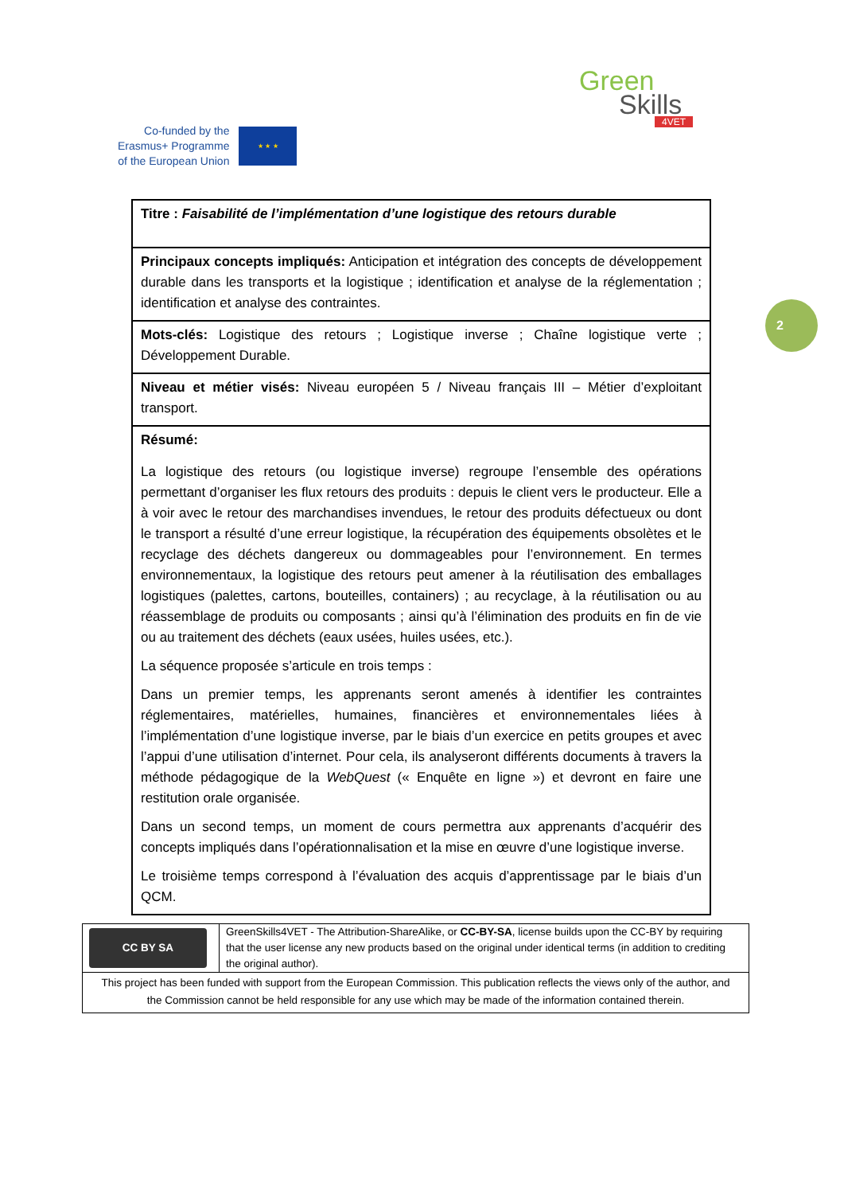Co-funded by the
Erasmus+ Programme
of the European Union
★ ★ ★
Green
Skills
4VET
2
| Titre : Faisabilité de l’implémentation d’une logistique des retours durable |
| Principaux concepts impliqués: Anticipation et intégration des concepts de développement durable dans les transports et la logistique ; identification et analyse de la réglementation ; identification et analyse des contraintes. |
| Mots-clés: Logistique des retours ; Logistique inverse ; Chaîne logistique verte ; Développement Durable. |
| Niveau et métier visés: Niveau européen 5 / Niveau français III – Métier d’exploitant transport. |
| Résumé: La logistique des retours (ou logistique inverse) regroupe l’ensemble des opérations permettant d’organiser les flux retours des produits : depuis le client vers le producteur. Elle a à voir avec le retour des marchandises invendues, le retour des produits défectueux ou dont le transport a résulté d’une erreur logistique, la récupération des équipements obsolètes et le recyclage des déchets dangereux ou dommageables pour l’environnement. En termes environnementaux, la logistique des retours peut amener à la réutilisation des emballages logistiques (palettes, cartons, bouteilles, containers) ; au recyclage, à la réutilisation ou au réassemblage de produits ou composants ; ainsi qu’à l’élimination des produits en fin de vie ou au traitement des déchets (eaux usées, huiles usées, etc.). La séquence proposée s’articule en trois temps : Dans un premier temps, les apprenants seront amenés à identifier les contraintes réglementaires, matérielles, humaines, financières et environnementales liées à l’implémentation d’une logistique inverse, par le biais d’un exercice en petits groupes et avec l’appui d’une utilisation d’internet. Pour cela, ils analyseront différents documents à travers la méthode pédagogique de la WebQuest (« Enquête en ligne ») et devront en faire une restitution orale organisée. Dans un second temps, un moment de cours permettra aux apprenants d’acquérir des concepts impliqués dans l’opérationnalisation et la mise en œuvre d’une logistique inverse. Le troisième temps correspond à l’évaluation des acquis d’apprentissage par le biais d’un QCM. |
| CC BY SA | GreenSkills4VET - The Attribution-ShareAlike, or CC-BY-SA , license builds upon the CC-BY by requiring that the user license any new products based on the original under identical terms (in addition to crediting the original author). |
| This project has been funded with support from the European Commission. This publication reflects the views only of the author, and the Commission cannot be held responsible for any use which may be made of the information contained therein. | |